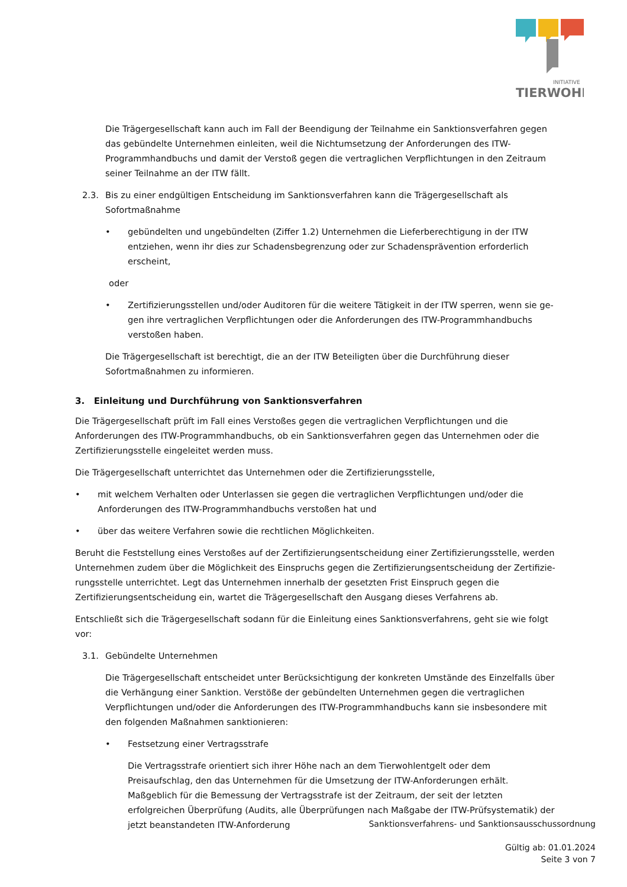INITIATIVE
TIERWOHL
Die Trägergesellschaft kann auch im Fall der Beendigung der Teilnahme ein Sanktionsverfahren gegen das gebündelte Unternehmen einleiten, weil die Nichtumsetzung der Anforderungen des ITW-Programmhand­buchs und damit der Verstoß gegen die vertraglichen Verpflichtungen in den Zeitraum seiner Teilnahme an der ITW fällt.
2.3. Bis zu einer endgültigen Entscheidung im Sanktionsverfahren kann die Trägergesellschaft als Sofortmaß­nahme
• gebündelten und ungebündelten (Ziffer 1.2) Unternehmen die Lieferberechtigung in der ITW entzie­hen, wenn ihr dies zur Schadensbegrenzung oder zur Schadensprävention erforderlich erscheint,
oder
• Zertifizierungsstellen und/oder Auditoren für die weitere Tätigkeit in der ITW sperren, wenn sie ge­gen ihre vertraglichen Verpflichtungen oder die Anforderungen des ITW-Programmhandbuchs versto­ßen haben.
Die Trägergesellschaft ist berechtigt, die an der ITW Beteiligten über die Durchführung dieser Sofortmaß­nahmen zu informieren.
3. Einleitung und Durchführung von Sanktionsverfahren
Die Trägergesellschaft prüft im Fall eines Verstoßes gegen die vertraglichen Verpflichtungen und die Anforderun­gen des ITW-Programmhandbuchs, ob ein Sanktionsverfahren gegen das Unternehmen oder die Zertifizierungs­stelle eingeleitet werden muss.
Die Trägergesellschaft unterrichtet das Unternehmen oder die Zertifizierungsstelle,
• mit welchem Verhalten oder Unterlassen sie gegen die vertraglichen Verpflichtungen und/oder die Anforde­rungen des ITW-Programmhandbuchs verstoßen hat und
• über das weitere Verfahren sowie die rechtlichen Möglichkeiten.
Beruht die Feststellung eines Verstoßes auf der Zertifizierungsentscheidung einer Zertifizierungsstelle, werden Unternehmen zudem über die Möglichkeit des Einspruchs gegen die Zertifizierungsentscheidung der Zertifizie­rungsstelle unterrichtet. Legt das Unternehmen innerhalb der gesetzten Frist Einspruch gegen die Zertifizierungs­entscheidung ein, wartet die Trägergesellschaft den Ausgang dieses Verfahrens ab.
Entschließt sich die Trägergesellschaft sodann für die Einleitung eines Sanktionsverfahrens, geht sie wie folgt vor:
3.1. Gebündelte Unternehmen
Die Trägergesellschaft entscheidet unter Berücksichtigung der konkreten Umstände des Einzelfalls über die Verhängung einer Sanktion. Verstöße der gebündelten Unternehmen gegen die vertraglichen Verpflichtun­gen und/oder die Anforderungen des ITW-Programmhandbuchs kann sie insbesondere mit den folgenden Maßnahmen sanktionieren:
• Festsetzung einer Vertragsstrafe
Die Vertragsstrafe orientiert sich ihrer Höhe nach an dem Tierwohlentgelt oder dem Preisaufschlag, den das Unternehmen für die Umsetzung der ITW-Anforderungen erhält. Maßgeblich für die Bemes­sung der Vertragsstrafe ist der Zeitraum, der seit der letzten erfolgreichen Überprüfung (Audits, alle Überprüfungen nach Maßgabe der ITW-Prüfsystematik) der jetzt beanstandeten ITW-Anforderung
Sanktionsverfahrens- und Sanktionsausschussordnung
Gültig ab: 01.01.2024
Seite 3 von 7